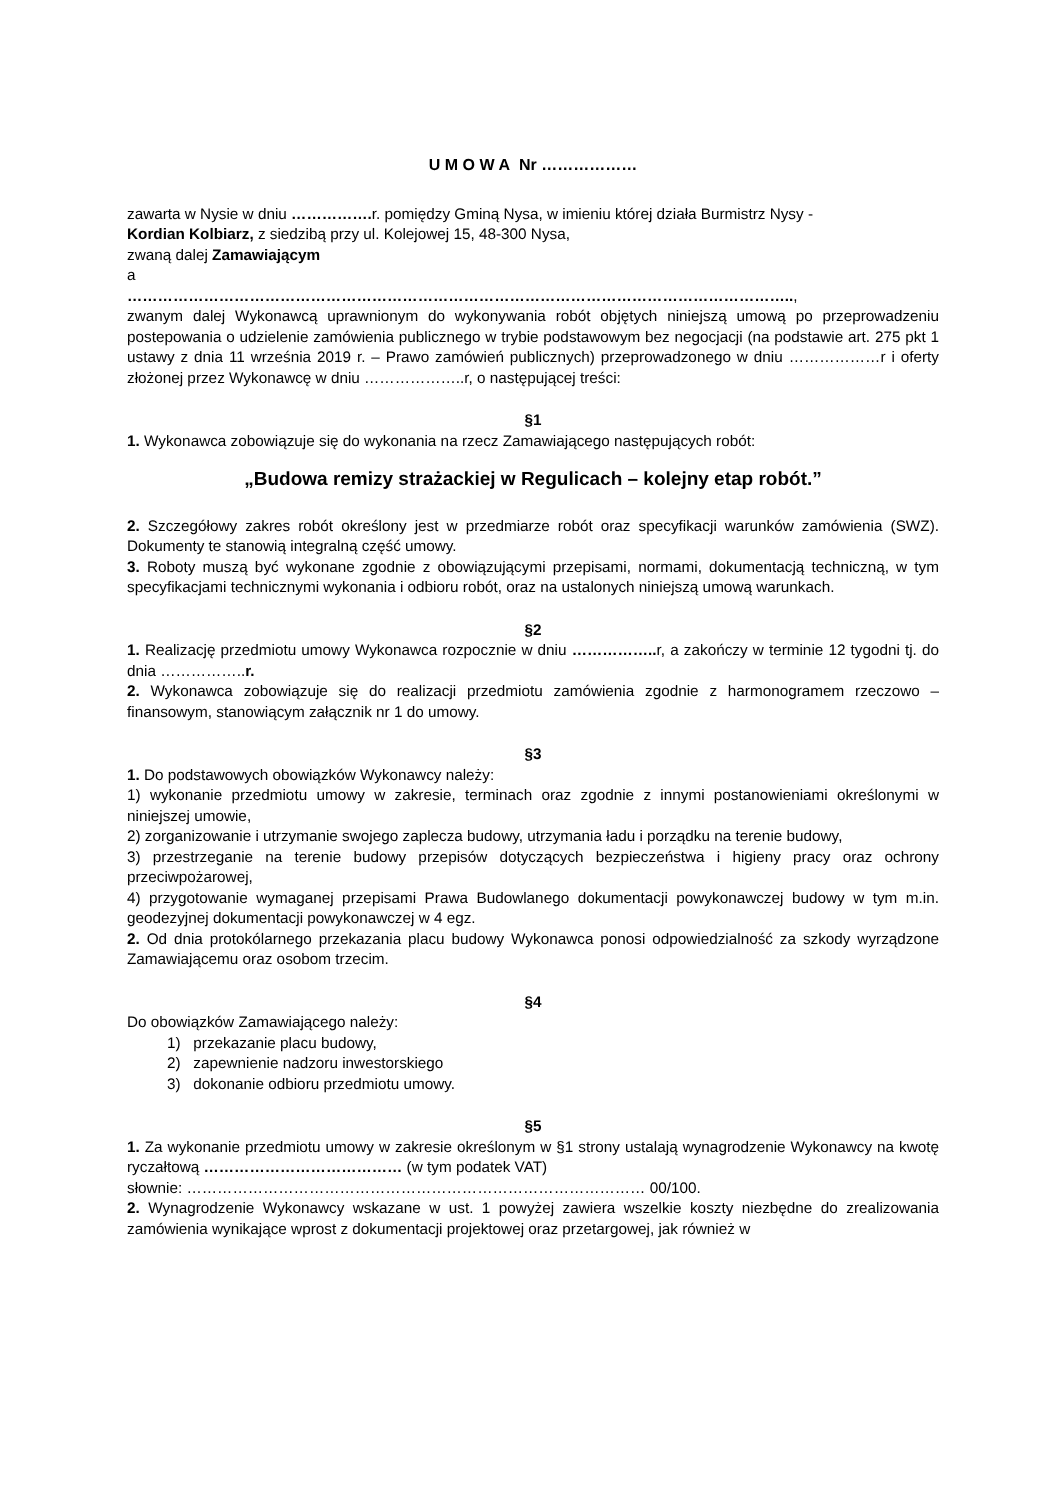U M O W A Nr ………………
zawarta w Nysie w dniu ……………. r. pomiędzy Gminą Nysa, w imieniu której działa Burmistrz Nysy -
Kordian Kolbiarz, z siedzibą przy ul. Kolejowej 15, 48-300 Nysa,
zwaną dalej Zamawiającym
a
…………………………………………………………………………………………………………………..,
zwanym dalej Wykonawcą uprawnionym do wykonywania robót objętych niniejszą umową po przeprowadzeniu postepowania o udzielenie zamówienia publicznego w trybie podstawowym bez negocjacji (na podstawie art. 275 pkt 1 ustawy z dnia 11 września 2019 r. – Prawo zamówień publicznych) przeprowadzonego w dniu ………………r i oferty złożonej przez Wykonawcę w dniu ………………..r, o następującej treści:
§1
1. Wykonawca zobowiązuje się do wykonania na rzecz Zamawiającego następujących robót:
„Budowa remizy strażackiej w Regulicach – kolejny etap robót.”
2. Szczegółowy zakres robót określony jest w przedmiarze robót oraz specyfikacji warunków zamówienia (SWZ). Dokumenty te stanowią integralną część umowy.
3. Roboty muszą być wykonane zgodnie z obowiązującymi przepisami, normami, dokumentacją techniczną, w tym specyfikacjami technicznymi wykonania i odbioru robót, oraz na ustalonych niniejszą umową warunkach.
§2
1. Realizację przedmiotu umowy Wykonawca rozpocznie w dniu …………….. r, a zakończy w terminie 12 tygodni tj. do dnia ……………..r.
2. Wykonawca zobowiązuje się do realizacji przedmiotu zamówienia zgodnie z harmonogramem rzeczowo – finansowym, stanowiącym załącznik nr 1 do umowy.
§3
1. Do podstawowych obowiązków Wykonawcy należy:
1) wykonanie przedmiotu umowy w zakresie, terminach oraz zgodnie z innymi postanowieniami określonymi w niniejszej umowie,
2) zorganizowanie i utrzymanie swojego zaplecza budowy, utrzymania ładu i porządku na terenie budowy,
3) przestrzeganie na terenie budowy przepisów dotyczących bezpieczeństwa i higieny pracy oraz ochrony przeciwpożarowej,
4) przygotowanie wymaganej przepisami Prawa Budowlanego dokumentacji powykonawczej budowy w tym m.in. geodezyjnej dokumentacji powykonawczej w 4 egz.
2. Od dnia protokólarnego przekazania placu budowy Wykonawca ponosi odpowiedzialność za szkody wyrządzone Zamawiającemu oraz osobom trzecim.
§4
Do obowiązków Zamawiającego należy:
1) przekazanie placu budowy,
2) zapewnienie nadzoru inwestorskiego
3) dokonanie odbioru przedmiotu umowy.
§5
1. Za wykonanie przedmiotu umowy w zakresie określonym w §1 strony ustalają wynagrodzenie Wykonawcy na kwotę ryczałtową ………………………………… (w tym podatek VAT)
słownie: ……………………………………………………………………………… 00/100.
2. Wynagrodzenie Wykonawcy wskazane w ust. 1 powyżej zawiera wszelkie koszty niezbędne do zrealizowania zamówienia wynikające wprost z dokumentacji projektowej oraz przetargowej, jak również w